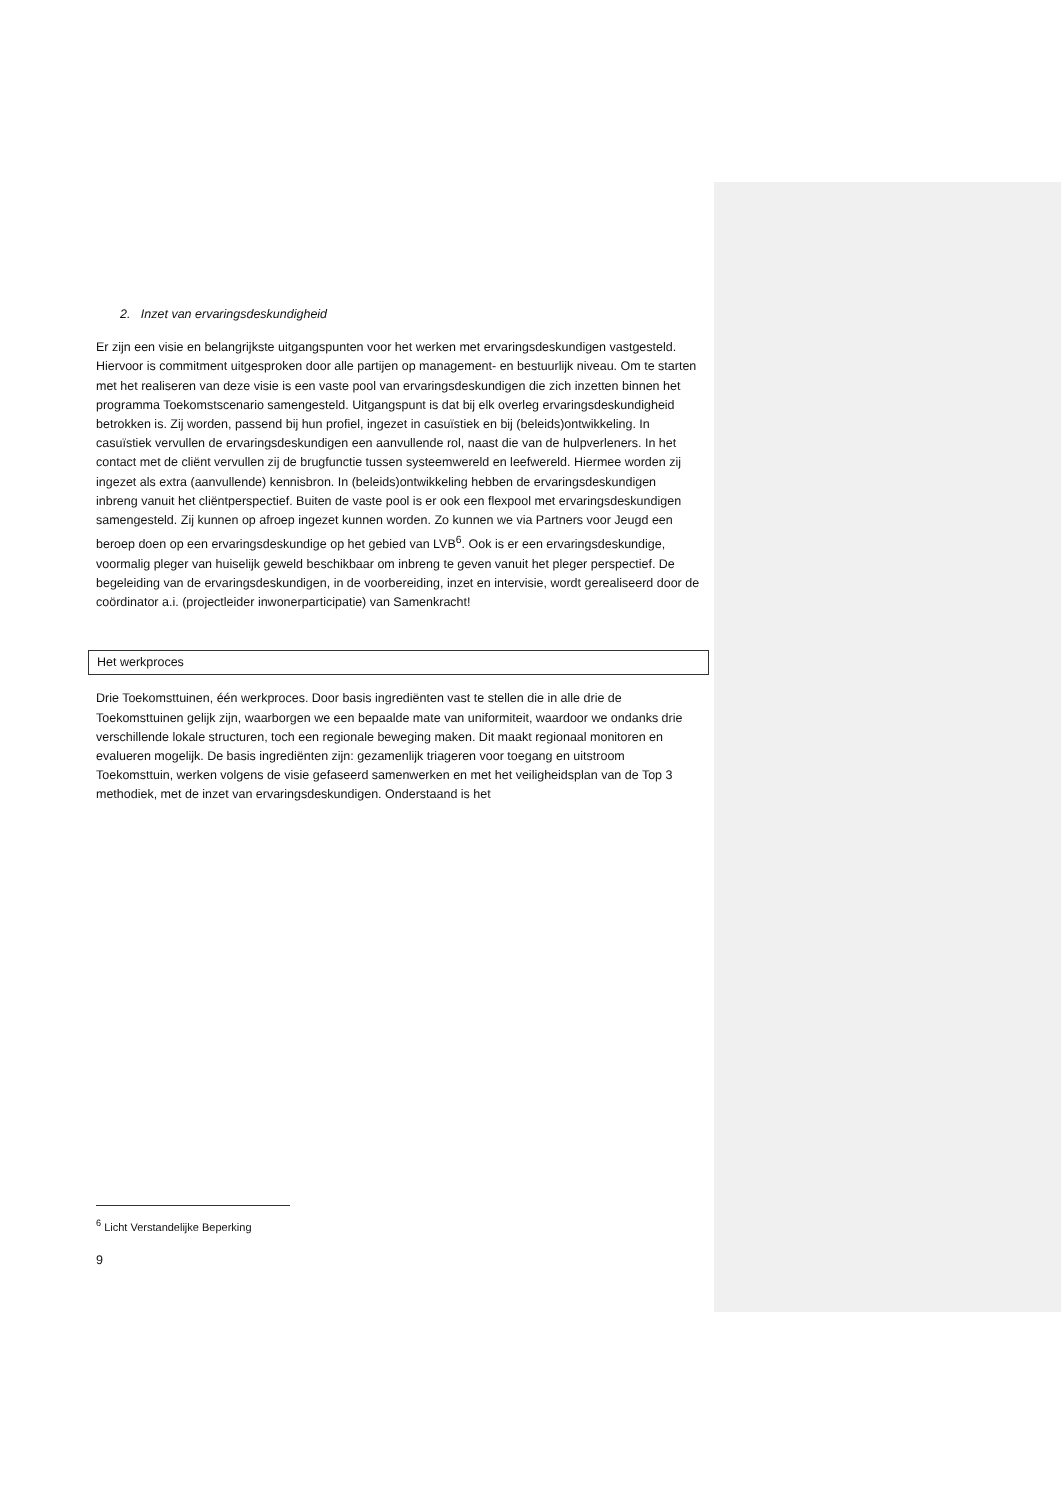2. Inzet van ervaringsdeskundigheid
Er zijn een visie en belangrijkste uitgangspunten voor het werken met ervaringsdeskundigen vastgesteld. Hiervoor is commitment uitgesproken door alle partijen op management- en bestuurlijk niveau. Om te starten met het realiseren van deze visie is een vaste pool van ervaringsdeskundigen die zich inzetten binnen het programma Toekomstscenario samengesteld. Uitgangspunt is dat bij elk overleg ervaringsdeskundigheid betrokken is. Zij worden, passend bij hun profiel, ingezet in casuïstiek en bij (beleids)ontwikkeling. In casuïstiek vervullen de ervaringsdeskundigen een aanvullende rol, naast die van de hulpverleners. In het contact met de cliënt vervullen zij de brugfunctie tussen systeemwereld en leefwereld. Hiermee worden zij ingezet als extra (aanvullende) kennisbron. In (beleids)ontwikkeling hebben de ervaringsdeskundigen inbreng vanuit het cliëntperspectief. Buiten de vaste pool is er ook een flexpool met ervaringsdeskundigen samengesteld. Zij kunnen op afroep ingezet kunnen worden. Zo kunnen we via Partners voor Jeugd een beroep doen op een ervaringsdeskundige op het gebied van LVB<sup>6</sup>. Ook is er een ervaringsdeskundige, voormalig pleger van huiselijk geweld beschikbaar om inbreng te geven vanuit het pleger perspectief. De begeleiding van de ervaringsdeskundigen, in de voorbereiding, inzet en intervisie, wordt gerealiseerd door de coördinator a.i. (projectleider inwonerparticipatie) van Samenkracht!
Het werkproces
Drie Toekomsttuinen, één werkproces. Door basis ingrediënten vast te stellen die in alle drie de Toekomsttuinen gelijk zijn, waarborgen we een bepaalde mate van uniformiteit, waardoor we ondanks drie verschillende lokale structuren, toch een regionale beweging maken. Dit maakt regionaal monitoren en evalueren mogelijk. De basis ingrediënten zijn: gezamenlijk triageren voor toegang en uitstroom Toekomsttuin, werken volgens de visie gefaseerd samenwerken en met het veiligheidsplan van de Top 3 methodiek, met de inzet van ervaringsdeskundigen. Onderstaand is het
<sup>6</sup> Licht Verstandelijke Beperking
9